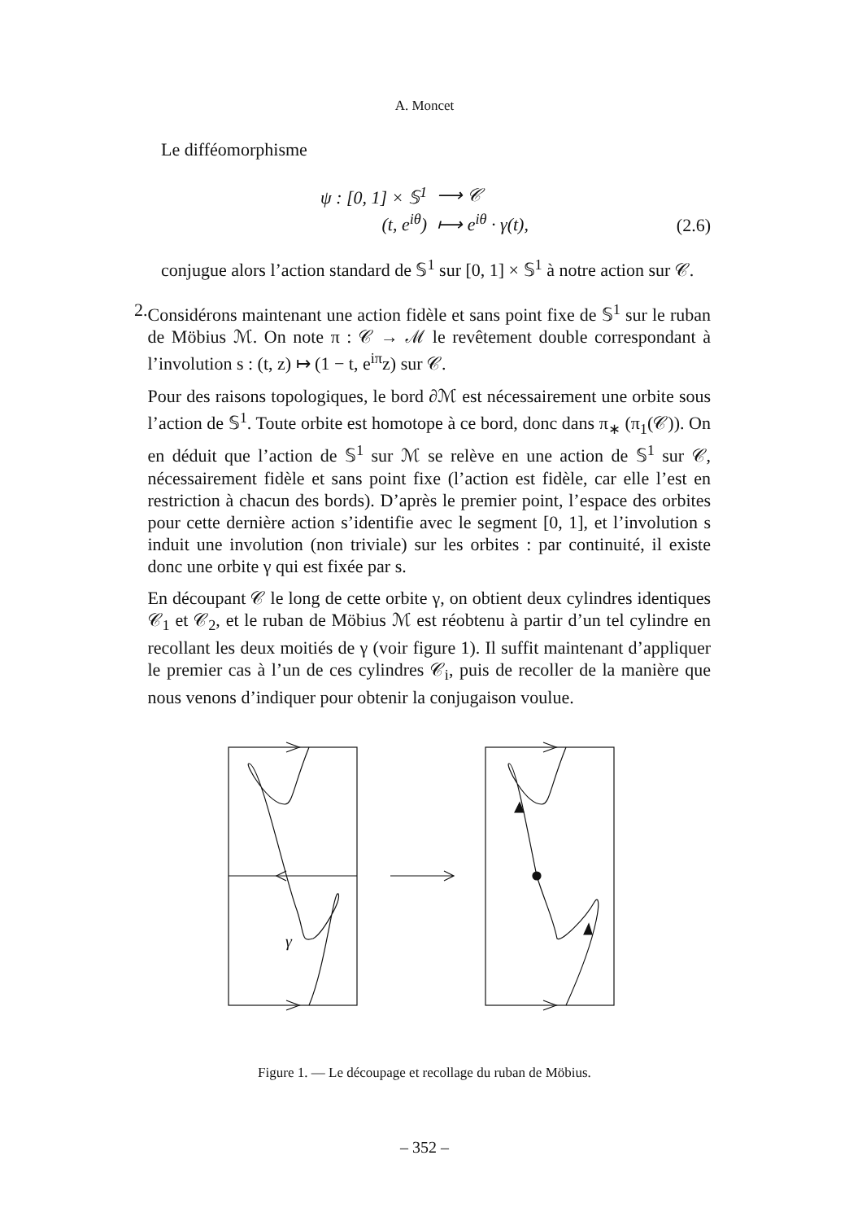A. Moncet
Le difféomorphisme
| ψ : [0, 1] × 𝕊<sup>1</sup> | ⟶ 𝒞 |
| (t, e<sup>iθ</sup>) | ⟼ e<sup>iθ</sup> · γ(t), |
(2.6)
conjugue alors l’action standard de 𝕊<sup>1</sup> sur [0, 1] × 𝕊<sup>1</sup> à notre action sur 𝒞.
2. Considérons maintenant une action fidèle et sans point fixe de 𝕊<sup>1</sup> sur le ruban de Möbius ℳ. On note π : 𝒞 → ℳ le revêtement double correspondant à l’involution s : (t, z) ↦ (1 − t, e<sup>iπ</sup>z) sur 𝒞.
Pour des raisons topologiques, le bord ∂ℳ est nécessairement une orbite sous l’action de 𝕊<sup>1</sup>. Toute orbite est homotope à ce bord, donc dans π<sub>∗</sub> (π<sub>1</sub>(𝒞)). On en déduit que l’action de 𝕊<sup>1</sup> sur ℳ se relève en une action de 𝕊<sup>1</sup> sur 𝒞, nécessairement fidèle et sans point fixe (l’action est fidèle, car elle l’est en restriction à chacun des bords). D’après le premier point, l’espace des orbites pour cette dernière action s’identifie avec le segment [0, 1], et l’involution s induit une involution (non triviale) sur les orbites : par continuité, il existe donc une orbite γ qui est fixée par s.
En découpant 𝒞 le long de cette orbite γ, on obtient deux cylindres identiques 𝒞<sub>1</sub> et 𝒞<sub>2</sub>, et le ruban de Möbius ℳ est réobtenu à partir d’un tel cylindre en recollant les deux moitiés de γ (voir figure 1). Il suffit maintenant d’appliquer le premier cas à l’un de ces cylindres 𝒞<sub>i</sub>, puis de recoller de la manière que nous venons d’indiquer pour obtenir la conjugaison voulue.
γ
Figure 1. — Le découpage et recollage du ruban de Möbius.
– 352 –